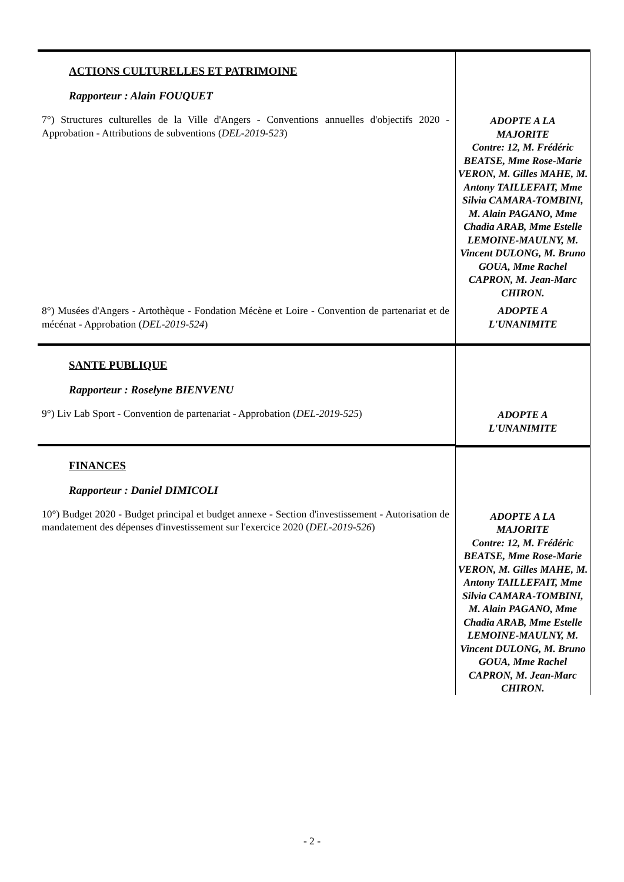| ACTIONS CULTURELLES ET PATRIMOINE Rapporteur : Alain FOUQUET 7°) Structures culturelles de la Ville d'Angers - Conventions annuelles d'objectifs 2020 - Approbation - Attributions de subventions ( DEL-2019-523 ) | ADOPTE A LA MAJORITE Contre: 12, M. Frédéric BEATSE, Mme Rose-Marie VERON, M. Gilles MAHE, M. Antony TAILLEFAIT, Mme Silvia CAMARA-TOMBINI, M. Alain PAGANO, Mme Chadia ARAB, Mme Estelle LEMOINE-MAULNY, M. Vincent DULONG, M. Bruno GOUA, Mme Rachel CAPRON, M. Jean-Marc CHIRON. |
| 8°) Musées d'Angers - Artothèque - Fondation Mécène et Loire - Convention de partenariat et de mécénat - Approbation ( DEL-2019-524 ) | ADOPTE A L'UNANIMITE |
| SANTE PUBLIQUE Rapporteur : Roselyne BIENVENU 9°) Liv Lab Sport - Convention de partenariat - Approbation ( DEL-2019-525 ) | ADOPTE A L'UNANIMITE |
| FINANCES Rapporteur : Daniel DIMICOLI 10°) Budget 2020 - Budget principal et budget annexe - Section d'investissement - Autorisation de mandatement des dépenses d'investissement sur l'exercice 2020 ( DEL-2019-526 ) | ADOPTE A LA MAJORITE Contre: 12, M. Frédéric BEATSE, Mme Rose-Marie VERON, M. Gilles MAHE, M. Antony TAILLEFAIT, Mme Silvia CAMARA-TOMBINI, M. Alain PAGANO, Mme Chadia ARAB, Mme Estelle LEMOINE-MAULNY, M. Vincent DULONG, M. Bruno GOUA, Mme Rachel CAPRON, M. Jean-Marc CHIRON. |
- 2 -